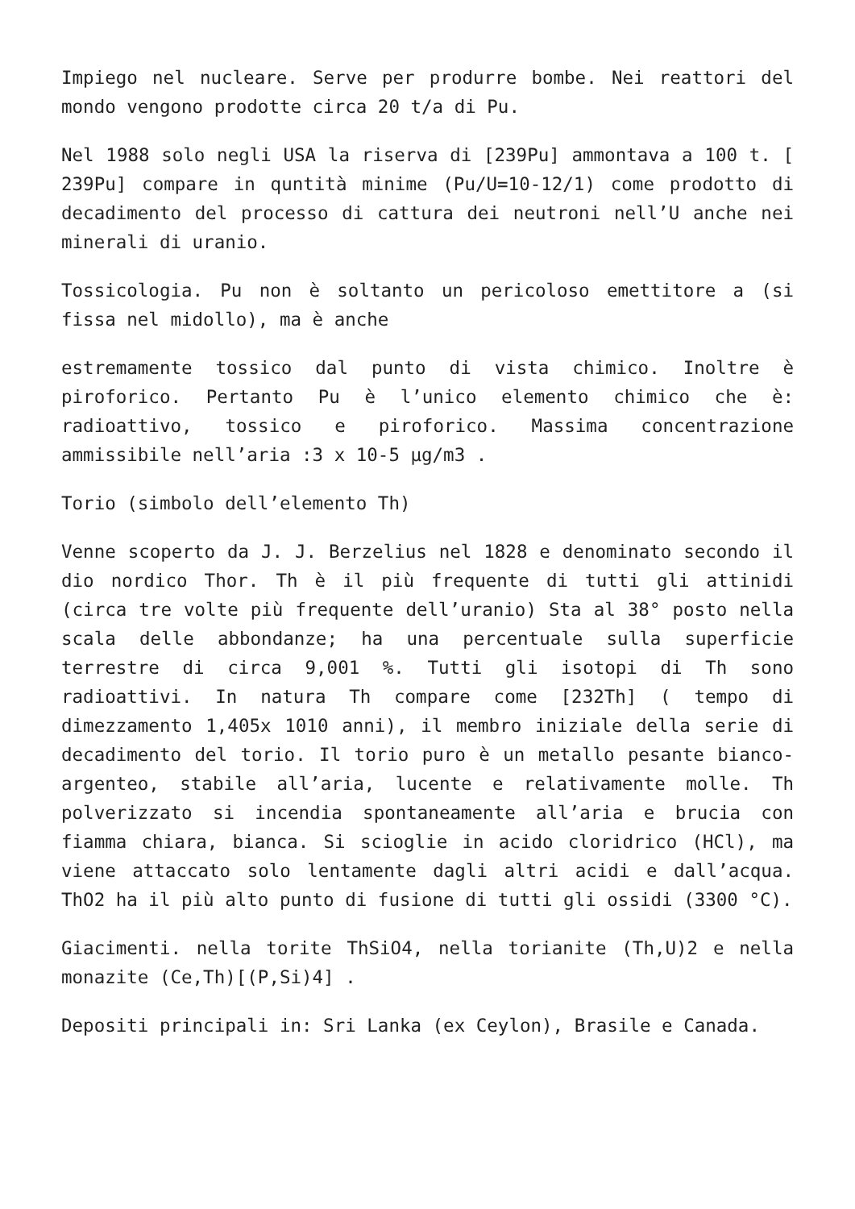Impiego nel nucleare. Serve per produrre bombe. Nei reattori del mondo vengono prodotte circa 20 t/a di Pu.
Nel 1988 solo negli USA la riserva di [239Pu] ammontava a 100 t. [ 239Pu] compare in quntità minime (Pu/U=10-12/1) come prodotto di decadimento del processo di cattura dei neutroni nell’U anche nei minerali di uranio.
Tossicologia. Pu non è soltanto un pericoloso emettitore a (si fissa nel midollo), ma è anche
estremamente tossico dal punto di vista chimico. Inoltre è piroforico. Pertanto Pu è l’unico elemento chimico che è: radioattivo, tossico e piroforico. Massima concentrazione ammissibile nell’aria :3 x 10-5 µg/m3 .
Torio (simbolo dell’elemento Th)
Venne scoperto da J. J. Berzelius nel 1828 e denominato secondo il dio nordico Thor. Th è il più frequente di tutti gli attinidi (circa tre volte più frequente dell’uranio) Sta al 38° posto nella scala delle abbondanze; ha una percentuale sulla superficie terrestre di circa 9,001 %. Tutti gli isotopi di Th sono radioattivi. In natura Th compare come [232Th] ( tempo di dimezzamento 1,405x 1010 anni), il membro iniziale della serie di decadimento del torio. Il torio puro è un metallo pesante bianco-argenteo, stabile all’aria, lucente e relativamente molle. Th polverizzato si incendia spontaneamente all’aria e brucia con fiamma chiara, bianca. Si scioglie in acido cloridrico (HCl), ma viene attaccato solo lentamente dagli altri acidi e dall’acqua. ThO2 ha il più alto punto di fusione di tutti gli ossidi (3300 °C).
Giacimenti. nella torite ThSiO4, nella torianite (Th,U)2 e nella monazite (Ce,Th)[(P,Si)4] .
Depositi principali in: Sri Lanka (ex Ceylon), Brasile e Canada.